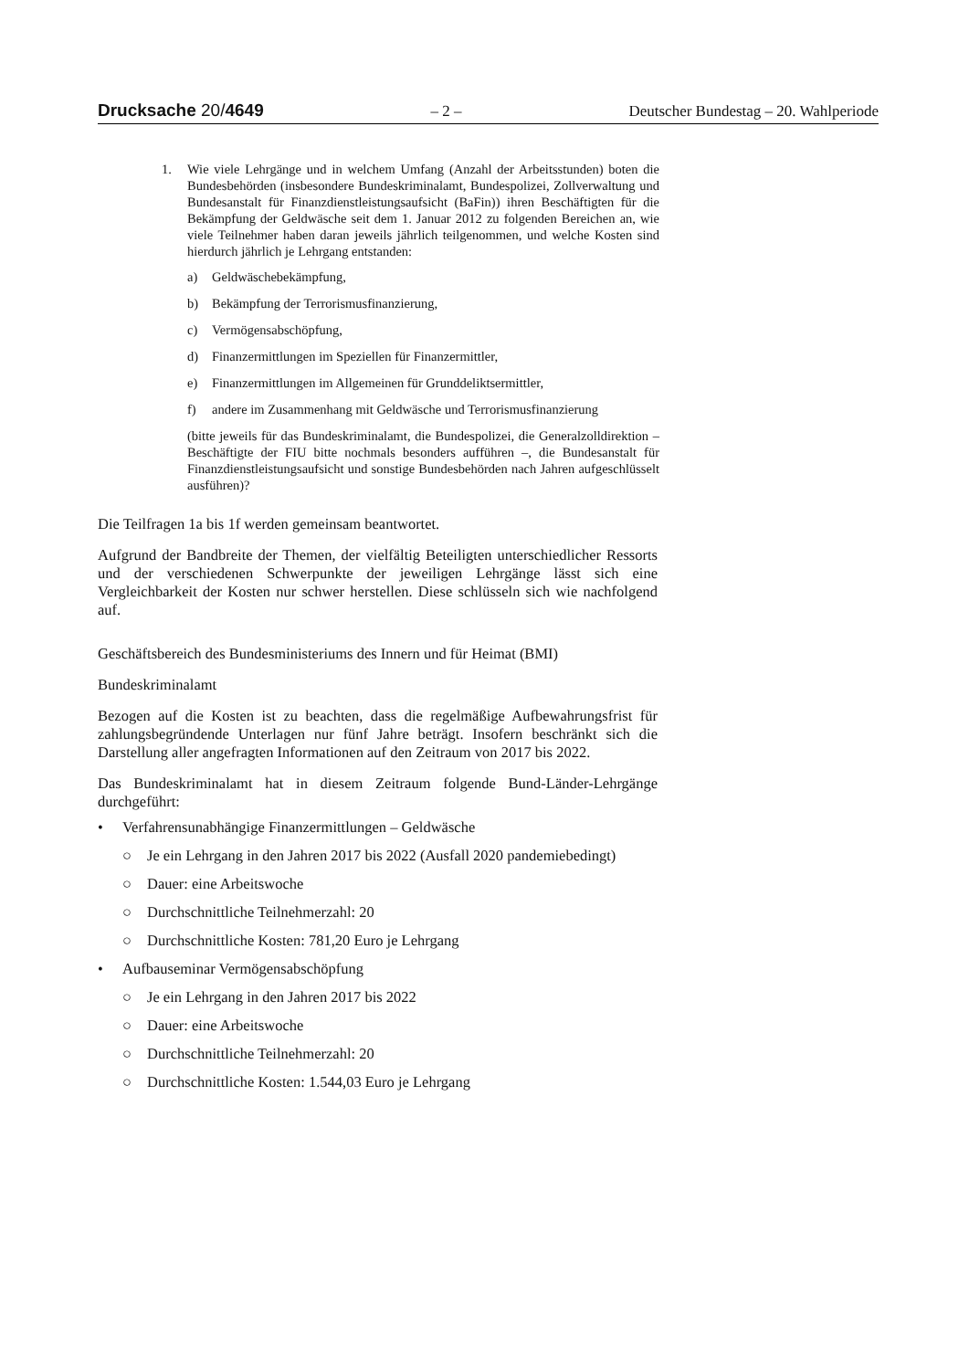Drucksache 20/4649 – 2 – Deutscher Bundestag – 20. Wahlperiode
1. Wie viele Lehrgänge und in welchem Umfang (Anzahl der Arbeitsstunden) boten die Bundesbehörden (insbesondere Bundeskriminalamt, Bundespolizei, Zollverwaltung und Bundesanstalt für Finanzdienstleistungsaufsicht (BaFin)) ihren Beschäftigten für die Bekämpfung der Geldwäsche seit dem 1. Januar 2012 zu folgenden Bereichen an, wie viele Teilnehmer haben daran jeweils jährlich teilgenommen, und welche Kosten sind hierdurch jährlich je Lehrgang entstanden:
a) Geldwäschebekämpfung,
b) Bekämpfung der Terrorismusfinanzierung,
c) Vermögensabschöpfung,
d) Finanzermittlungen im Speziellen für Finanzermittler,
e) Finanzermittlungen im Allgemeinen für Grunddeliktsermittler,
f) andere im Zusammenhang mit Geldwäsche und Terrorismusfinanzierung
(bitte jeweils für das Bundeskriminalamt, die Bundespolizei, die Generalzolldirektion – Beschäftigte der FIU bitte nochmals besonders aufführen –, die Bundesanstalt für Finanzdienstleistungsaufsicht und sonstige Bundesbehörden nach Jahren aufgeschlüsselt ausführen)?
Die Teilfragen 1a bis 1f werden gemeinsam beantwortet.
Aufgrund der Bandbreite der Themen, der vielfältig Beteiligten unterschiedlicher Ressorts und der verschiedenen Schwerpunkte der jeweiligen Lehrgänge lässt sich eine Vergleichbarkeit der Kosten nur schwer herstellen. Diese schlüsseln sich wie nachfolgend auf.
Geschäftsbereich des Bundesministeriums des Innern und für Heimat (BMI)
Bundeskriminalamt
Bezogen auf die Kosten ist zu beachten, dass die regelmäßige Aufbewahrungsfrist für zahlungsbegründende Unterlagen nur fünf Jahre beträgt. Insofern beschränkt sich die Darstellung aller angefragten Informationen auf den Zeitraum von 2017 bis 2022.
Das Bundeskriminalamt hat in diesem Zeitraum folgende Bund-Länder-Lehrgänge durchgeführt:
• Verfahrensunabhängige Finanzermittlungen – Geldwäsche
○ Je ein Lehrgang in den Jahren 2017 bis 2022 (Ausfall 2020 pandemiebedingt)
○ Dauer: eine Arbeitswoche
○ Durchschnittliche Teilnehmerzahl: 20
○ Durchschnittliche Kosten: 781,20 Euro je Lehrgang
• Aufbauseminar Vermögensabschöpfung
○ Je ein Lehrgang in den Jahren 2017 bis 2022
○ Dauer: eine Arbeitswoche
○ Durchschnittliche Teilnehmerzahl: 20
○ Durchschnittliche Kosten: 1.544,03 Euro je Lehrgang